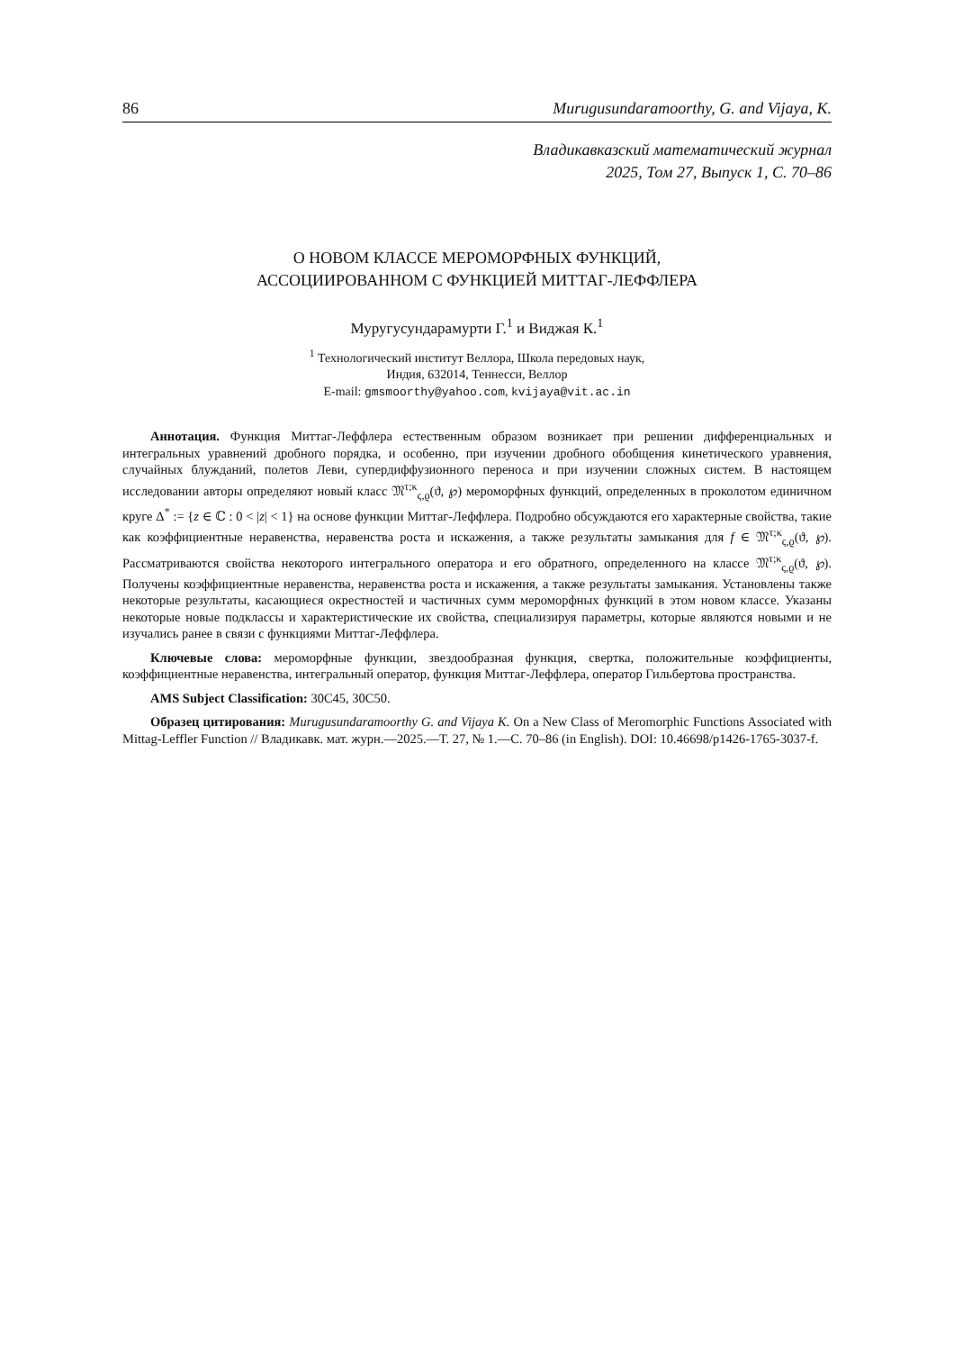86 Murugusundaramoorthy, G. and Vijaya, K.
Владикавказский математический журнал
2025, Том 27, Выпуск 1, С. 70–86
О НОВОМ КЛАССЕ МЕРОМОРФНЫХ ФУНКЦИЙ,
АССОЦИИРОВАННОМ С ФУНКЦИЕЙ МИТТАГ-ЛЕФФЛЕРА
Муругусундарамурти Г.<sup>1</sup> и Виджая К.<sup>1</sup>
<sup>1</sup> Технологический институт Веллора, Школа передовых наук,
Индия, 632014, Теннесси, Веллор
E-mail: gmsmoorthy@yahoo.com, kvijaya@vit.ac.in
Аннотация. Функция Миттаг-Леффлера естественным образом возникает при решении дифференциальных и интегральных уравнений дробного порядка, и особенно, при изучении дробного обобщения кинетического уравнения, случайных блужданий, полетов Леви, супердиффузионного переноса и при изучении сложных систем. В настоящем исследовании авторы определяют новый класс 𝔐<sup>τ;κ</sup><sub>ς,ϱ</sub>(ϑ, ℘) мероморфных функций, определенных в проколотом единичном круге Δ<sup>*</sup> := {z ∈ ℂ : 0 < |z| < 1} на основе функции Миттаг-Леффлера. Подробно обсуждаются его характерные свойства, такие как коэффициентные неравенства, неравенства роста и искажения, а также результаты замыкания для f ∈ 𝔐<sup>τ;κ</sup><sub>ς,ϱ</sub>(ϑ, ℘). Рассматриваются свойства некоторого интегрального оператора и его обратного, определенного на классе 𝔐<sup>τ;κ</sup><sub>ς,ϱ</sub>(ϑ, ℘). Получены коэффициентные неравенства, неравенства роста и искажения, а также результаты замыкания. Установлены также некоторые результаты, касающиеся окрестностей и частичных сумм мероморфных функций в этом новом классе. Указаны некоторые новые подклассы и характеристические их свойства, специализируя параметры, которые являются новыми и не изучались ранее в связи с функциями Миттаг-Леффлера.
Ключевые слова: мероморфные функции, звездообразная функция, свертка, положительные коэффициенты, коэффициентные неравенства, интегральный оператор, функция Миттаг-Леффлера, оператор Гильбертова пространства.
AMS Subject Classification: 30C45, 30C50.
Образец цитирования: Murugusundaramoorthy G. and Vijaya K. On a New Class of Meromorphic Functions Associated with Mittag-Leffler Function // Владикавк. мат. журн.—2025.—Т. 27, № 1.—С. 70–86 (in English). DOI: 10.46698/p1426-1765-3037-f.